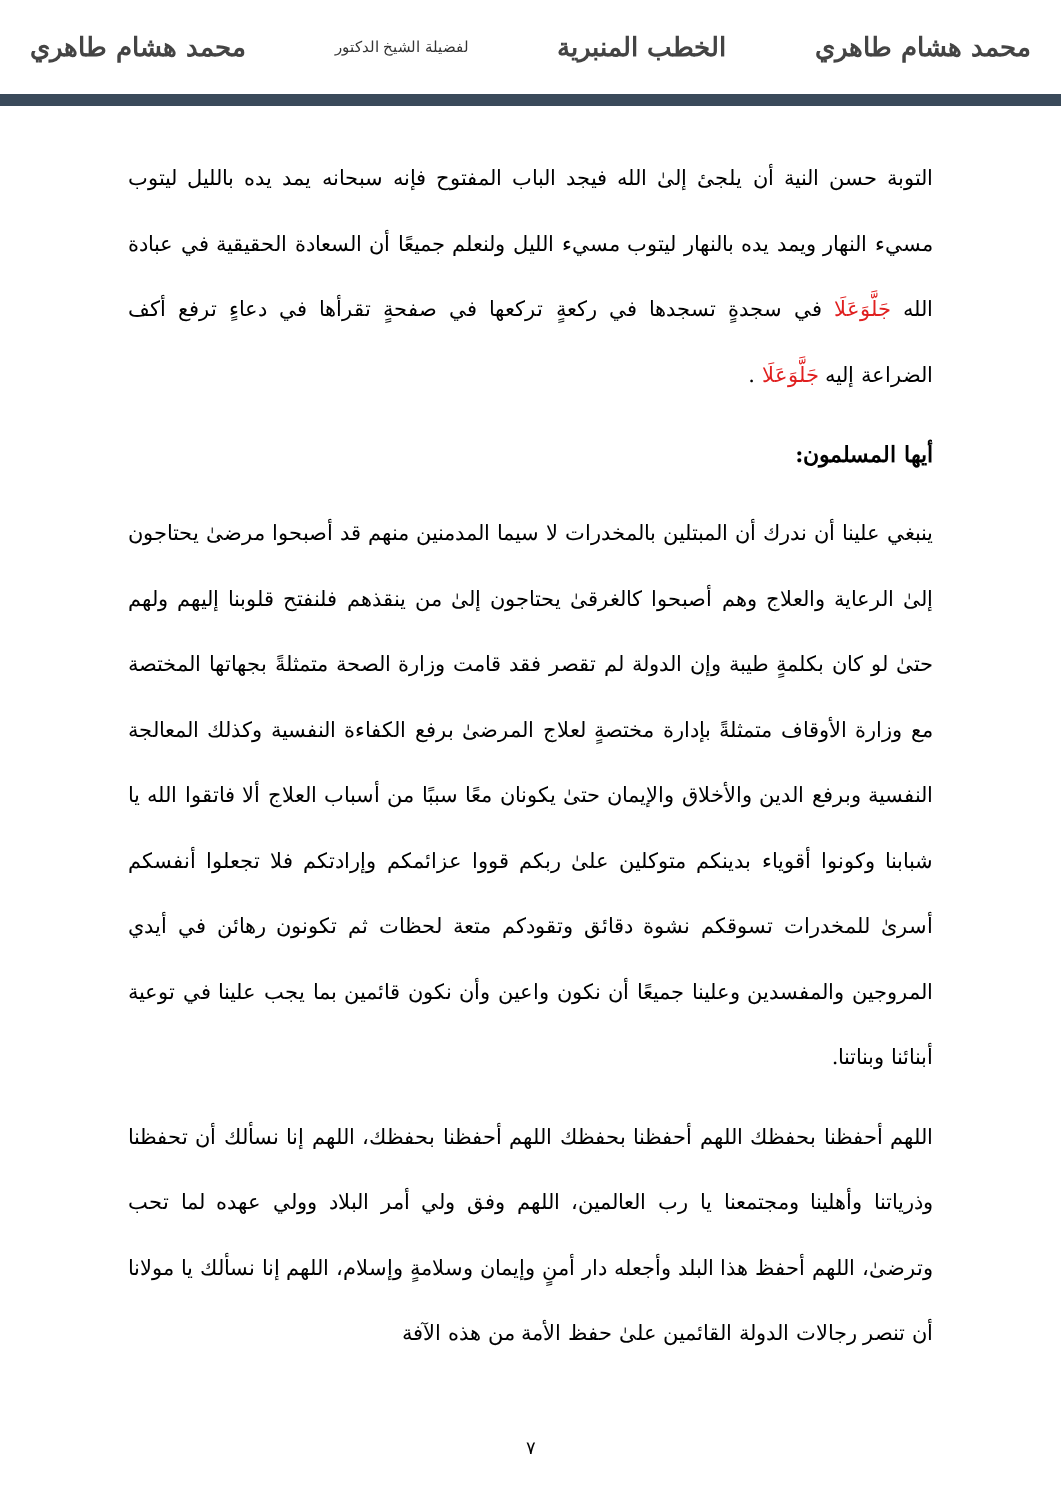محمد هشام طاهري الخطب المنبرية لفضيلة الشيخ الدكتور محمد هشام طاهري
التوبة حسن النية أن يلجئ إلىٰ الله فيجد الباب المفتوح فإنه سبحانه يمد يده بالليل ليتوب مسيء النهار ويمد يده بالنهار ليتوب مسيء الليل ولنعلم جميعًا أن السعادة الحقيقية في عبادة الله جَلَّوَعَلَا في سجدةٍ تسجدها في ركعةٍ تركعها في صفحةٍ تقرأها في دعاءٍ ترفع أكف الضراعة إليه جَلَّوَعَلَا .
أيها المسلمون:
ينبغي علينا أن ندرك أن المبتلين بالمخدرات لا سيما المدمنين منهم قد أصبحوا مرضىٰ يحتاجون إلىٰ الرعاية والعلاج وهم أصبحوا كالغرقىٰ يحتاجون إلىٰ من ينقذهم فلنفتح قلوبنا إليهم ولهم حتىٰ لو كان بكلمةٍ طيبة وإن الدولة لم تقصر فقد قامت وزارة الصحة متمثلةً بجهاتها المختصة مع وزارة الأوقاف متمثلةً بإدارة مختصةٍ لعلاج المرضىٰ برفع الكفاءة النفسية وكذلك المعالجة النفسية وبرفع الدين والأخلاق والإيمان حتىٰ يكونان معًا سببًا من أسباب العلاج ألا فاتقوا الله يا شبابنا وكونوا أقوياء بدينكم متوكلين علىٰ ربكم قووا عزائمكم وإرادتكم فلا تجعلوا أنفسكم أسرىٰ للمخدرات تسوقكم نشوة دقائق وتقودكم متعة لحظات ثم تكونون رهائن في أيدي المروجين والمفسدين وعلينا جميعًا أن نكون واعين وأن نكون قائمين بما يجب علينا في توعية أبنائنا وبناتنا.
اللهم أحفظنا بحفظك اللهم أحفظنا بحفظك اللهم أحفظنا بحفظك، اللهم إنا نسألك أن تحفظنا وذرياتنا وأهلينا ومجتمعنا يا رب العالمين، اللهم وفق ولي أمر البلاد وولي عهده لما تحب وترضىٰ، اللهم أحفظ هذا البلد وأجعله دار أمنٍ وإيمان وسلامةٍ وإسلام، اللهم إنا نسألك يا مولانا أن تنصر رجالات الدولة القائمين علىٰ حفظ الأمة من هذه الآفة
٧